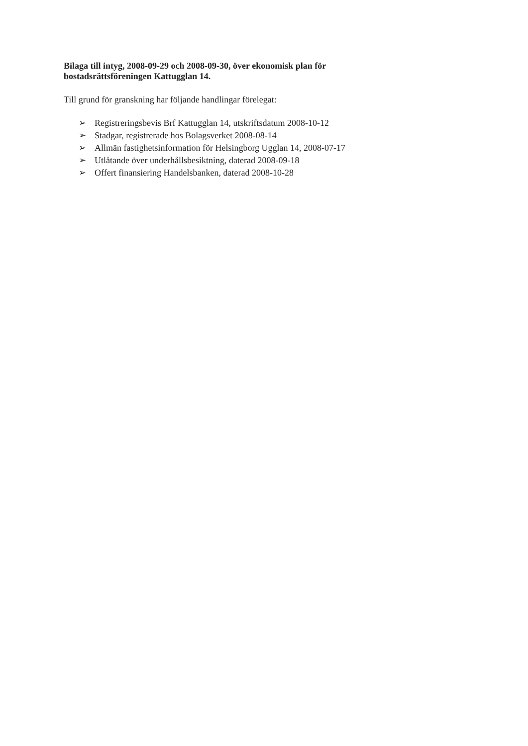Bilaga till intyg, 2008-09-29 och 2008-09-30, över ekonomisk plan för bostadsrättsföreningen Kattugglan 14.
Till grund för granskning har följande handlingar förelegat:
➢ Registreringsbevis Brf Kattugglan 14, utskriftsdatum 2008-10-12
➢ Stadgar, registrerade hos Bolagsverket 2008-08-14
➢ Allmän fastighetsinformation för Helsingborg Ugglan 14, 2008-07-17
➢ Utlåtande över underhållsbesiktning, daterad 2008-09-18
➢ Offert finansiering Handelsbanken, daterad 2008-10-28